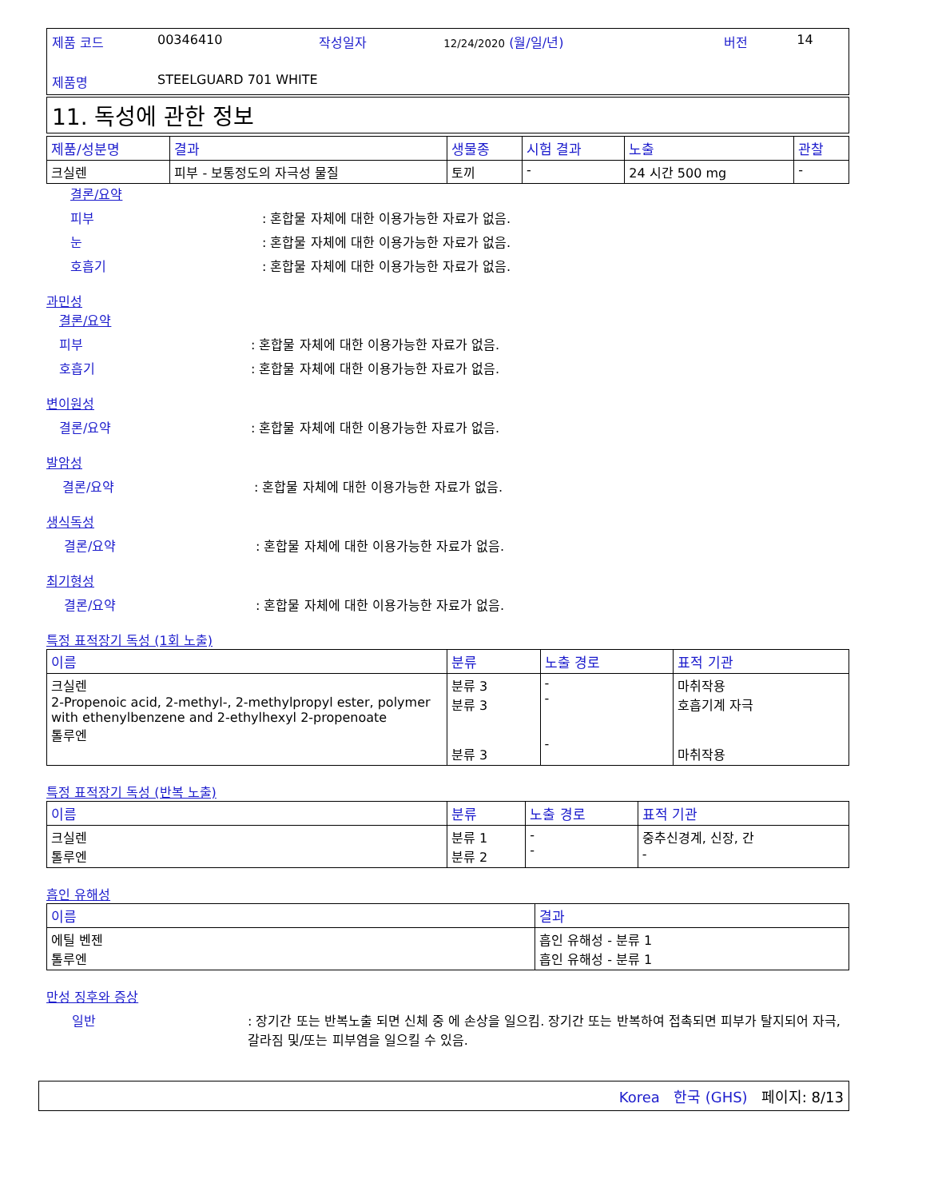| 제품 코드 | 00346410 | 작성일자 | 12/24/2020 (월/일/년) | 버전 | 14 |
| 제품명 | STEELGUARD 701 WHITE | | | | |
11. 독성에 관한 정보
| 제품/성분명 | 결과 | 생물종 | 시험 결과 | 노출 | 관찰 |
| --- | --- | --- | --- | --- | --- |
| 크실렌 | 피부 - 보통정도의 자극성 물질 | 토끼 | - | 24 시간 500 mg | - |
결론/요약
피부: 혼합물 자체에 대한 이용가능한 자료가 없음.
눈: 혼합물 자체에 대한 이용가능한 자료가 없음.
호흡기: 혼합물 자체에 대한 이용가능한 자료가 없음.
과민성
결론/요약
피부: 혼합물 자체에 대한 이용가능한 자료가 없음.
호흡기: 혼합물 자체에 대한 이용가능한 자료가 없음.
변이원성
결론/요약: 혼합물 자체에 대한 이용가능한 자료가 없음.
발암성
결론/요약: 혼합물 자체에 대한 이용가능한 자료가 없음.
생식독성
결론/요약: 혼합물 자체에 대한 이용가능한 자료가 없음.
최기형성
결론/요약: 혼합물 자체에 대한 이용가능한 자료가 없음.
특정 표적장기 독성 (1회 노출)
| 이름 | 분류 | 노출 경로 | 표적 기관 |
| --- | --- | --- | --- |
| 크실렌 2-Propenoic acid, 2-methyl-, 2-methylpropyl ester, polymer with ethenylbenzene and 2-ethylhexyl 2-propenoate 톨루엔 | 분류 3 분류 3 분류 3 | - - - | 마취작용 호흡기계 자극 마취작용 |
특정 표적장기 독성 (반복 노출)
| 이름 | 분류 | 노출 경로 | 표적 기관 |
| --- | --- | --- | --- |
| 크실렌 톨루엔 | 분류 1 분류 2 | - - | 중추신경계, 신장, 간 - |
흡인 유해성
| 이름 | 결과 |
| --- | --- |
| 에틸 벤젠 톨루엔 | 흡인 유해성 - 분류 1 흡인 유해성 - 분류 1 |
만성 징후와 증상
일반: 장기간 또는 반복노출 되면 신체 중 에 손상을 일으킴. 장기간 또는 반복하여 접촉되면 피부가 탈지되어 자극, 갈라짐 및/또는 피부염을 일으킬 수 있음.
Korea 한국 (GHS) 페이지: 8/13